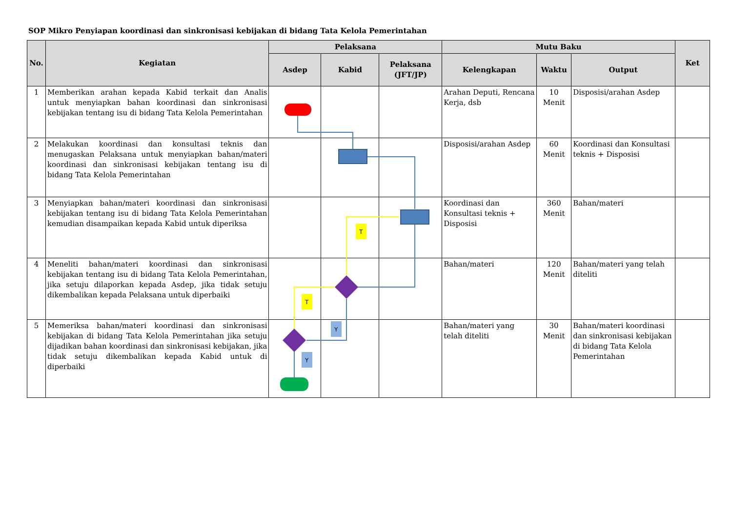SOP Mikro Penyiapan koordinasi dan sinkronisasi kebijakan di bidang Tata Kelola Pemerintahan
| No. | Kegiatan | Pelaksana | | | Mutu Baku | | | Ket |
| --- | --- | --- | --- | --- | --- | --- | --- | --- |
| | | Asdep | Kabid | Pelaksana (JFT/JP) | Kelengkapan | Waktu | Output | |
| 1 | Memberikan arahan kepada Kabid terkait dan Analis untuk menyiapkan bahan koordinasi dan sinkronisasi kebijakan tentang isu di bidang Tata Kelola Pemerintahan | | | | Arahan Deputi, Rencana Kerja, dsb | 10 Menit | Disposisi/arahan Asdep | |
| 2 | Melakukan koordinasi dan konsultasi teknis dan menugaskan Pelaksana untuk menyiapkan bahan/materi koordinasi dan sinkronisasi kebijakan tentang isu di bidang Tata Kelola Pemerintahan | | | | Disposisi/arahan Asdep | 60 Menit | Koordinasi dan Konsultasi teknis + Disposisi | |
| 3 | Menyiapkan bahan/materi koordinasi dan sinkronisasi kebijakan tentang isu di bidang Tata Kelola Pemerintahan kemudian disampaikan kepada Kabid untuk diperiksa | | | | Koordinasi dan Konsultasi teknis + Disposisi | 360 Menit | Bahan/materi | |
| 4 | Meneliti bahan/materi koordinasi dan sinkronisasi kebijakan tentang isu di bidang Tata Kelola Pemerintahan, jika setuju dilaporkan kepada Asdep, jika tidak setuju dikembalikan kepada Pelaksana untuk diperbaiki | | | | Bahan/materi | 120 Menit | Bahan/materi yang telah diteliti | |
| 5 | Memeriksa bahan/materi koordinasi dan sinkronisasi kebijakan di bidang Tata Kelola Pemerintahan jika setuju dijadikan bahan koordinasi dan sinkronisasi kebijakan, jika tidak setuju dikembalikan kepada Kabid untuk di diperbaiki | | | | Bahan/materi yang telah diteliti | 30 Menit | Bahan/materi koordinasi dan sinkronisasi kebijakan di bidang Tata Kelola Pemerintahan | |
T
T
Y
Y